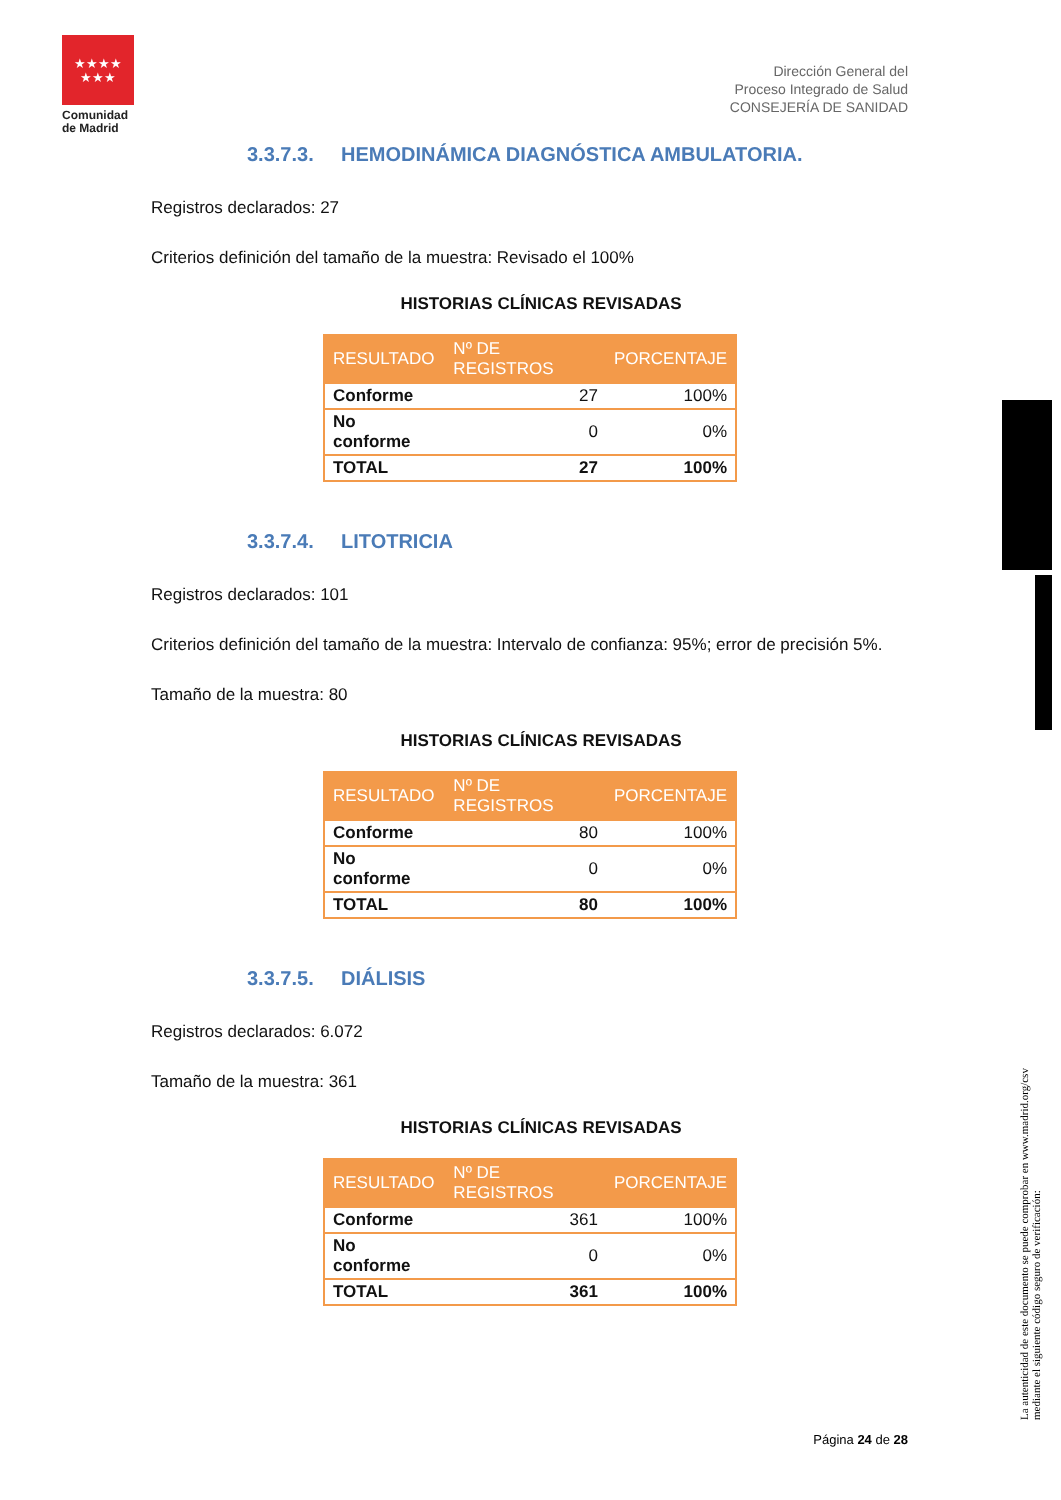★★★★
★★★
Comunidad
de Madrid
Dirección General del
Proceso Integrado de Salud
CONSEJERÍA DE SANIDAD
3.3.7.3. HEMODINÁMICA DIAGNÓSTICA AMBULATORIA.
Registros declarados: 27
Criterios definición del tamaño de la muestra: Revisado el 100%
HISTORIAS CLÍNICAS REVISADAS
| RESULTADO | Nº DE REGISTROS | PORCENTAJE |
| --- | --- | --- |
| Conforme | 27 | 100% |
| No conforme | 0 | 0% |
| TOTAL | 27 | 100% |
3.3.7.4. LITOTRICIA
Registros declarados: 101
Criterios definición del tamaño de la muestra: Intervalo de confianza: 95%; error de precisión 5%.
Tamaño de la muestra: 80
HISTORIAS CLÍNICAS REVISADAS
| RESULTADO | Nº DE REGISTROS | PORCENTAJE |
| --- | --- | --- |
| Conforme | 80 | 100% |
| No conforme | 0 | 0% |
| TOTAL | 80 | 100% |
3.3.7.5. DIÁLISIS
Registros declarados: 6.072
Tamaño de la muestra: 361
HISTORIAS CLÍNICAS REVISADAS
| RESULTADO | Nº DE REGISTROS | PORCENTAJE |
| --- | --- | --- |
| Conforme | 361 | 100% |
| No conforme | 0 | 0% |
| TOTAL | 361 | 100% |
La autenticidad de este documento se puede comprobar en www.madrid.org/csv
mediante el siguiente código seguro de verificación:
Página 24 de 28